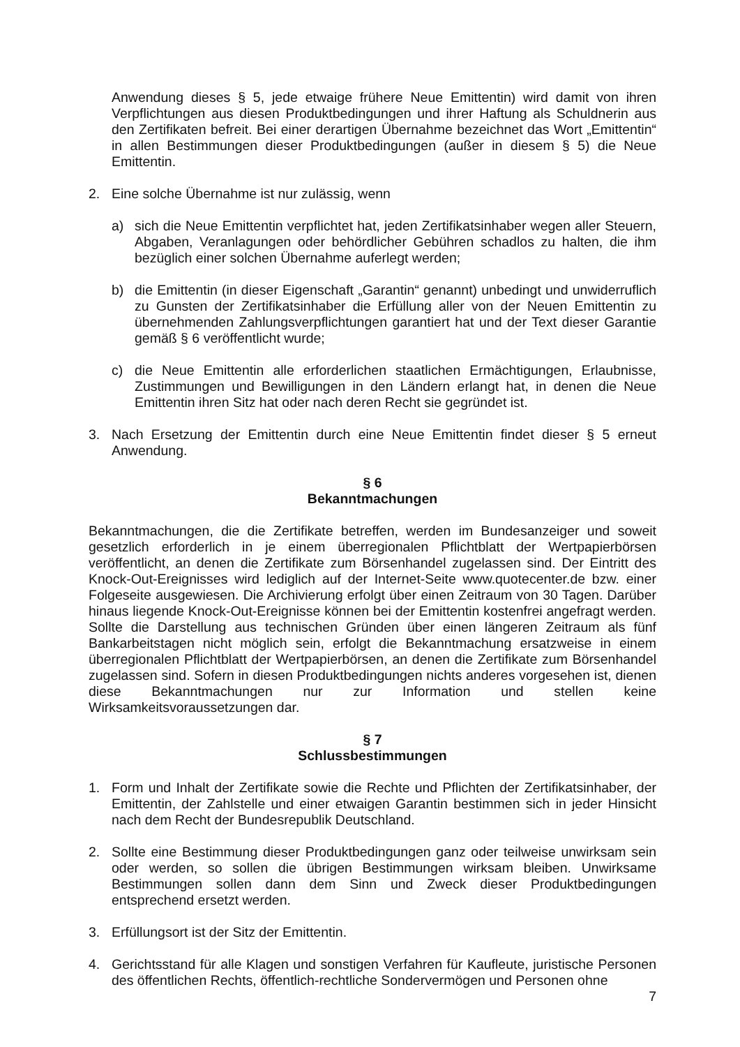Anwendung dieses § 5, jede etwaige frühere Neue Emittentin) wird damit von ihren Verpflichtungen aus diesen Produktbedingungen und ihrer Haftung als Schuldnerin aus den Zertifikaten befreit. Bei einer derartigen Übernahme bezeichnet das Wort „Emittentin“ in allen Bestimmungen dieser Produktbedingungen (außer in diesem § 5) die Neue Emittentin.
2. Eine solche Übernahme ist nur zulässig, wenn
a) sich die Neue Emittentin verpflichtet hat, jeden Zertifikatsinhaber wegen aller Steuern, Abgaben, Veranlagungen oder behördlicher Gebühren schadlos zu halten, die ihm bezüglich einer solchen Übernahme auferlegt werden;
b) die Emittentin (in dieser Eigenschaft „Garantin“ genannt) unbedingt und unwiderruflich zu Gunsten der Zertifikatsinhaber die Erfüllung aller von der Neuen Emittentin zu übernehmenden Zahlungsverpflichtungen garantiert hat und der Text dieser Garantie gemäß § 6 veröffentlicht wurde;
c) die Neue Emittentin alle erforderlichen staatlichen Ermächtigungen, Erlaubnisse, Zustimmungen und Bewilligungen in den Ländern erlangt hat, in denen die Neue Emittentin ihren Sitz hat oder nach deren Recht sie gegründet ist.
3. Nach Ersetzung der Emittentin durch eine Neue Emittentin findet dieser § 5 erneut Anwendung.
§ 6
Bekanntmachungen
Bekanntmachungen, die die Zertifikate betreffen, werden im Bundesanzeiger und soweit gesetzlich erforderlich in je einem überregionalen Pflichtblatt der Wertpapierbörsen veröffentlicht, an denen die Zertifikate zum Börsenhandel zugelassen sind. Der Eintritt des Knock-Out-Ereignisses wird lediglich auf der Internet-Seite www.quotecenter.de bzw. einer Folgeseite ausgewiesen. Die Archivierung erfolgt über einen Zeitraum von 30 Tagen. Darüber hinaus liegende Knock-Out-Ereignisse können bei der Emittentin kostenfrei angefragt werden. Sollte die Darstellung aus technischen Gründen über einen längeren Zeitraum als fünf Bankarbeitstagen nicht möglich sein, erfolgt die Bekanntmachung ersatzweise in einem überregionalen Pflichtblatt der Wertpapierbörsen, an denen die Zertifikate zum Börsenhandel zugelassen sind. Sofern in diesen Produktbedingungen nichts anderes vorgesehen ist, dienen diese Bekanntmachungen nur zur Information und stellen keine Wirksamkeitsvoraussetzungen dar.
§ 7
Schlussbestimmungen
1. Form und Inhalt der Zertifikate sowie die Rechte und Pflichten der Zertifikatsinhaber, der Emittentin, der Zahlstelle und einer etwaigen Garantin bestimmen sich in jeder Hinsicht nach dem Recht der Bundesrepublik Deutschland.
2. Sollte eine Bestimmung dieser Produktbedingungen ganz oder teilweise unwirksam sein oder werden, so sollen die übrigen Bestimmungen wirksam bleiben. Unwirksame Bestimmungen sollen dann dem Sinn und Zweck dieser Produktbedingungen entsprechend ersetzt werden.
3. Erfüllungsort ist der Sitz der Emittentin.
4. Gerichtsstand für alle Klagen und sonstigen Verfahren für Kaufleute, juristische Personen des öffentlichen Rechts, öffentlich-rechtliche Sondervermögen und Personen ohne
7